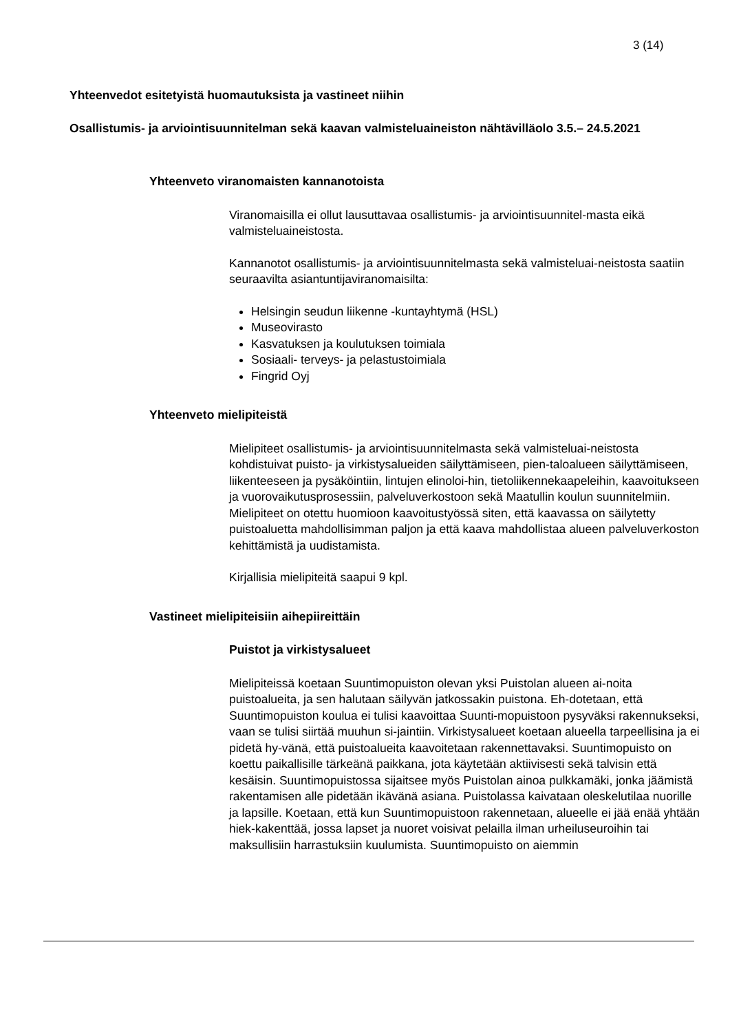3 (14)
Yhteenvedot esitetyistä huomautuksista ja vastineet niihin
Osallistumis- ja arviointisuunnitelman sekä kaavan valmisteluaineiston nähtävilläolo 3.5.– 24.5.2021
Yhteenveto viranomaisten kannanotoista
Viranomaisilla ei ollut lausuttavaa osallistumis- ja arviointisuunnitel-masta eikä valmisteluaineistosta.
Kannanotot osallistumis- ja arviointisuunnitelmasta sekä valmisteluai-neistosta saatiin seuraavilta asiantuntijaviranomaisilta:
Helsingin seudun liikenne -kuntayhtymä (HSL)
Museovirasto
Kasvatuksen ja koulutuksen toimiala
Sosiaali- terveys- ja pelastustoimiala
Fingrid Oyj
Yhteenveto mielipiteistä
Mielipiteet osallistumis- ja arviointisuunnitelmasta sekä valmisteluai-neistosta kohdistuivat puisto- ja virkistysalueiden säilyttämiseen, pien-taloalueen säilyttämiseen, liikenteeseen ja pysäköintiin, lintujen elinoloi-hin, tietoliikennekaapeleihin, kaavoitukseen ja vuorovaikutusprosessiin, palveluverkostoon sekä Maatullin koulun suunnitelmiin. Mielipiteet on otettu huomioon kaavoitustyössä siten, että kaavassa on säilytetty puistoaluetta mahdollisimman paljon ja että kaava mahdollistaa alueen palveluverkoston kehittämistä ja uudistamista.
Kirjallisia mielipiteitä saapui 9 kpl.
Vastineet mielipiteisiin aihepiireittäin
Puistot ja virkistysalueet
Mielipiteissä koetaan Suuntimopuiston olevan yksi Puistolan alueen ai-noita puistoalueita, ja sen halutaan säilyvän jatkossakin puistona. Eh-dotetaan, että Suuntimopuiston koulua ei tulisi kaavoittaa Suunti-mopuistoon pysyväksi rakennukseksi, vaan se tulisi siirtää muuhun si-jaintiin. Virkistysalueet koetaan alueella tarpeellisina ja ei pidetä hy-vänä, että puistoalueita kaavoitetaan rakennettavaksi. Suuntimopuisto on koettu paikallisille tärkeänä paikkana, jota käytetään aktiivisesti sekä talvisin että kesäisin. Suuntimopuistossa sijaitsee myös Puistolan ainoa pulkkamäki, jonka jäämistä rakentamisen alle pidetään ikävänä asiana. Puistolassa kaivataan oleskelutilaa nuorille ja lapsille. Koetaan, että kun Suuntimopuistoon rakennetaan, alueelle ei jää enää yhtään hiek-kakenttää, jossa lapset ja nuoret voisivat pelailla ilman urheiluseuroihin tai maksullisiin harrastuksiin kuulumista. Suuntimopuisto on aiemmin